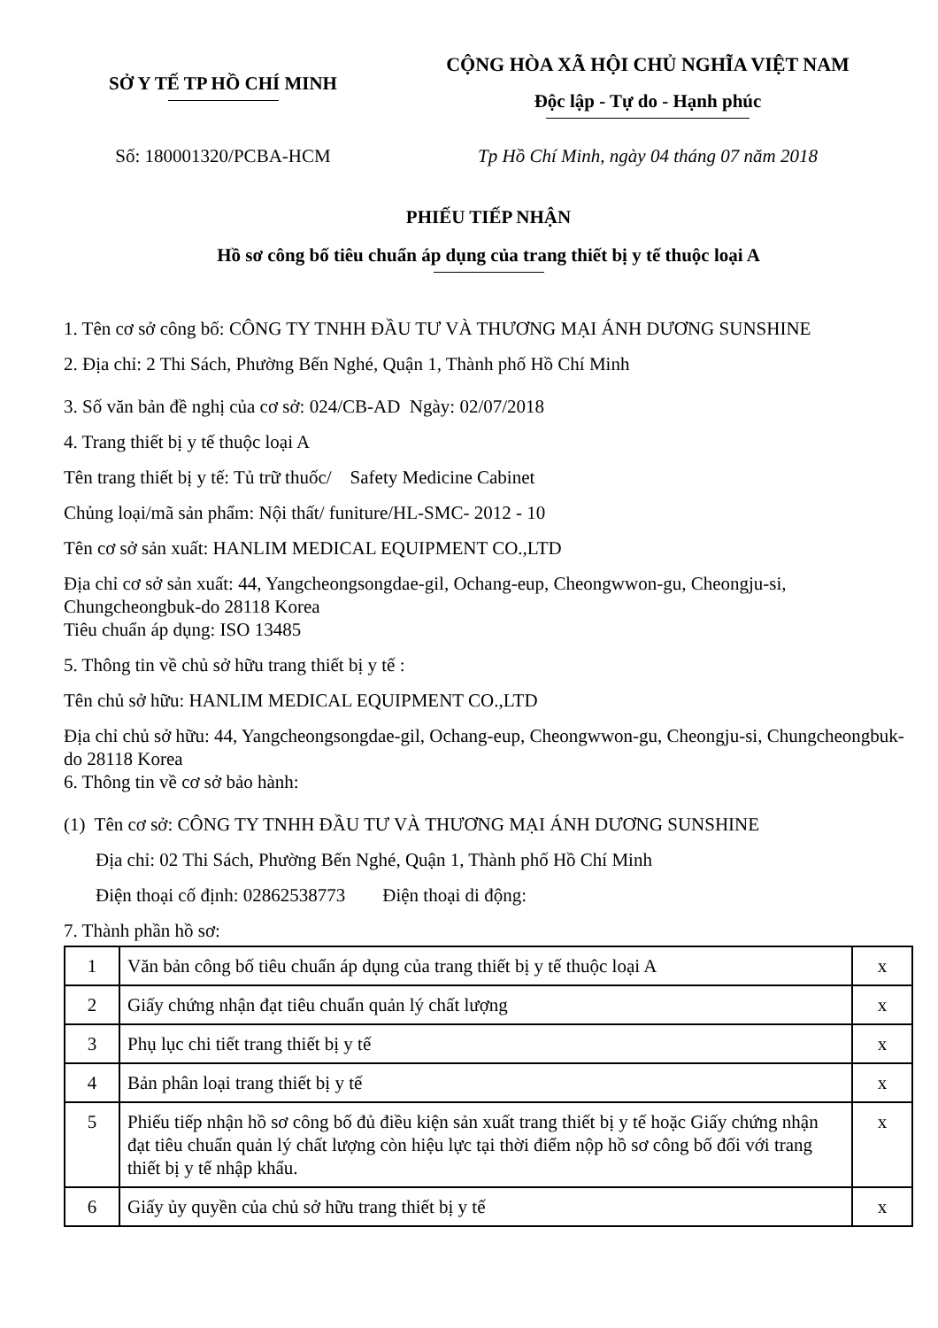SỞ Y TẾ TP HỒ CHÍ MINH
CỘNG HÒA XÃ HỘI CHỦ NGHĨA VIỆT NAM
Độc lập - Tự do - Hạnh phúc
Số: 180001320/PCBA-HCM Tp Hồ Chí Minh, ngày 04 tháng 07 năm 2018
PHIẾU TIẾP NHẬN
Hồ sơ công bố tiêu chuẩn áp dụng của trang thiết bị y tế thuộc loại A
1. Tên cơ sở công bố: CÔNG TY TNHH ĐẦU TƯ VÀ THƯƠNG MẠI ÁNH DƯƠNG SUNSHINE
2. Địa chỉ: 2 Thi Sách, Phường Bến Nghé, Quận 1, Thành phố Hồ Chí Minh
3. Số văn bản đề nghị của cơ sở: 024/CB-AD Ngày: 02/07/2018
4. Trang thiết bị y tế thuộc loại A
Tên trang thiết bị y tế: Tủ trữ thuốc/ Safety Medicine Cabinet
Chủng loại/mã sản phẩm: Nội thất/ funiture/HL-SMC- 2012 - 10
Tên cơ sở sản xuất: HANLIM MEDICAL EQUIPMENT CO.,LTD
Địa chỉ cơ sở sản xuất: 44, Yangcheongsongdae-gil, Ochang-eup, Cheongwwon-gu, Cheongju-si, Chungcheongbuk-do 28118 Korea
Tiêu chuẩn áp dụng: ISO 13485
5. Thông tin về chủ sở hữu trang thiết bị y tế :
Tên chủ sở hữu: HANLIM MEDICAL EQUIPMENT CO.,LTD
Địa chỉ chủ sở hữu: 44, Yangcheongsongdae-gil, Ochang-eup, Cheongwwon-gu, Cheongju-si, Chungcheongbuk-do 28118 Korea
6. Thông tin về cơ sở bảo hành:
(1) Tên cơ sở: CÔNG TY TNHH ĐẦU TƯ VÀ THƯƠNG MẠI ÁNH DƯƠNG SUNSHINE
Địa chỉ: 02 Thi Sách, Phường Bến Nghé, Quận 1, Thành phố Hồ Chí Minh
Điện thoại cố định: 02862538773 Điện thoại di động:
7. Thành phần hồ sơ:
| 1 | Văn bản công bố tiêu chuẩn áp dụng của trang thiết bị y tế thuộc loại A | x |
| 2 | Giấy chứng nhận đạt tiêu chuẩn quản lý chất lượng | x |
| 3 | Phụ lục chi tiết trang thiết bị y tế | x |
| 4 | Bản phân loại trang thiết bị y tế | x |
| 5 | Phiếu tiếp nhận hồ sơ công bố đủ điều kiện sản xuất trang thiết bị y tế hoặc Giấy chứng nhận đạt tiêu chuẩn quản lý chất lượng còn hiệu lực tại thời điểm nộp hồ sơ công bố đối với trang thiết bị y tế nhập khẩu. | x |
| 6 | Giấy ủy quyền của chủ sở hữu trang thiết bị y tế | x |